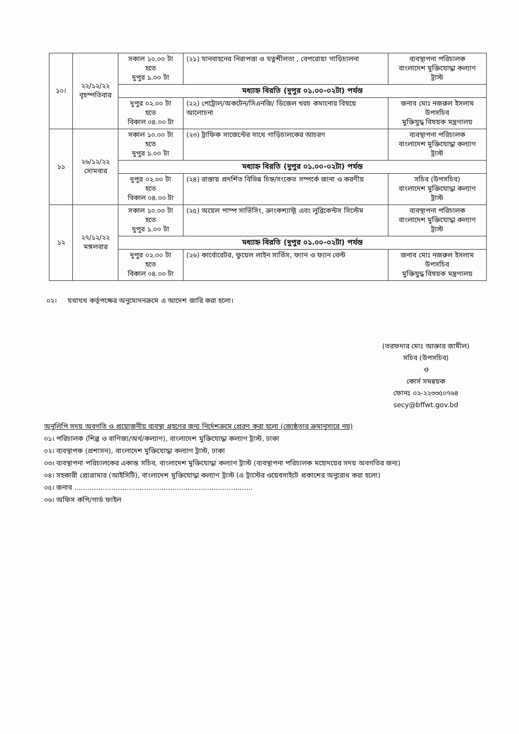| ১০। | ২২/১২/২২ বৃহস্পতিবার | সকাল ১০.০০ টা হতে দুপুর ১.০০ টা | (২১) যানবাহনের নিরাপত্তা ও যত্নশীলতা , বেপরোয়া গাড়িচালনা | ব্যবস্থাপনা পরিচালক বাংলাদেশ মুক্তিযোদ্ধা কল্যাণ ট্রাস্ট |
| | | মধ্যাহ্ন বিরতি (দুপুর ০১.০০-০২টা) পর্যন্ত | | |
| | | দুপুর ০২.০০ টা হতে বিকাল ০৪.০০ টা | (২২) পেট্রোল/অকটেন/সিএনজি/ ডিজেল খরচ কমানোর বিষয়ে আলোচনা | জনাব মোঃ নজরুল ইসলাম উপসচিব মুক্তিযুদ্ধ বিষয়ক মন্ত্রণালয় |
| ১১ | ২৬/১২/২২ সোমবার | সকাল ১০.০০ টা হতে দুপুর ১.০০ টা | (২৩) ট্রাফিক সাজেন্টের সাথে গাড়িচালকের আচরণ | ব্যবস্থাপনা পরিচালক বাংলাদেশ মুক্তিযোদ্ধা কল্যাণ ট্রাস্ট |
| | | মধ্যাহ্ন বিরতি (দুপুর ০১.০০-০২টা) পর্যন্ত | | |
| | | দুপুর ০২.০০ টা হতে বিকাল ০৪.০০ টা | (২৪) রাস্তায় প্রদর্শিত বিভিন্ন চিহ্ন/সংকেত সম্পর্কে জানা ও করণীয় | সচিব (উপসচিব) বাংলাদেশ মুক্তিযোদ্ধা কল্যাণ ট্রাস্ট |
| ১২ | ২৭/১২/২২ মঙ্গলবার | সকাল ১০.০০ টা হতে দুপুর ১.০০ টা | (২৫) অয়েল পাম্প সার্ভিসিং, ক্রাংকশ্যাফ্ট এবং লুব্রিকেন্টস সিস্টেম | ব্যবস্থাপনা পরিচালক বাংলাদেশ মুক্তিযোদ্ধা কল্যাণ ট্রাস্ট |
| | | মধ্যাহ্ন বিরতি (দুপুর ০১.০০-০২টা) পর্যন্ত | | |
| | | দুপুর ০২.০০ টা হতে বিকাল ০৪.০০ টা | (২৬) কার্বোরেটর, ফুয়েল লাইন সার্ভিস, ফ্যান ও ফ্যান বেল্ট | জনাব মোঃ নজরুল ইসলাম উপসচিব মুক্তিযুদ্ধ বিষয়ক মন্ত্রণালয় |
০২। যথাযথ কর্তৃপক্ষের অনুমোদনক্রমে এ আদেশ জারি করা হলো।
(তরফদার মোঃ আক্তার জামীল)
সচিব (উপসচিব)
ও
কোর্স সমন্বয়ক
ফোনঃ ০২-২২৩৩৫০৭৬৪
secy@bffwt.gov.bd
অনুলিপি সদয় অবগতি ও প্রয়োজনীয় ব্যবস্থা গ্রহণের জন্য নির্দেশক্রমে প্রেরণ করা হলো (জ্যেষ্ঠতার ক্রমানুসারে নয়)
০১। পরিচালক (শিল্প ও বাণিজ্য/অর্থ/কল্যাণ), বাংলাদেশ মুক্তিযোদ্ধা কল্যাণ ট্রাস্ট, ঢাকা
০২। ব্যবস্থাপক (প্রশাসন), বাংলাদেশ মুক্তিযোদ্ধা কল্যাণ ট্রাস্ট, ঢাকা
০৩। ব্যবস্থাপনা পরিচালকের একান্ত সচিব, বাংলাদেশ মুক্তিযোদ্ধা কল্যাণ ট্রাস্ট (ব্যবস্থাপনা পরিচালক মহোদয়ের সদয় অবগতির জন্য)
০৪। সহকারী প্রোগ্রামার (আইসিটি), বাংলাদেশ মুক্তিযোদ্ধা কল্যাণ ট্রাস্ট (এ ট্রাস্টের ওয়েবসাইটে প্রকাশের অনুরোধ করা হলো)
০৫। জনাব ..................................................................................
০৬। অফিস কপি/গার্ড ফাইল